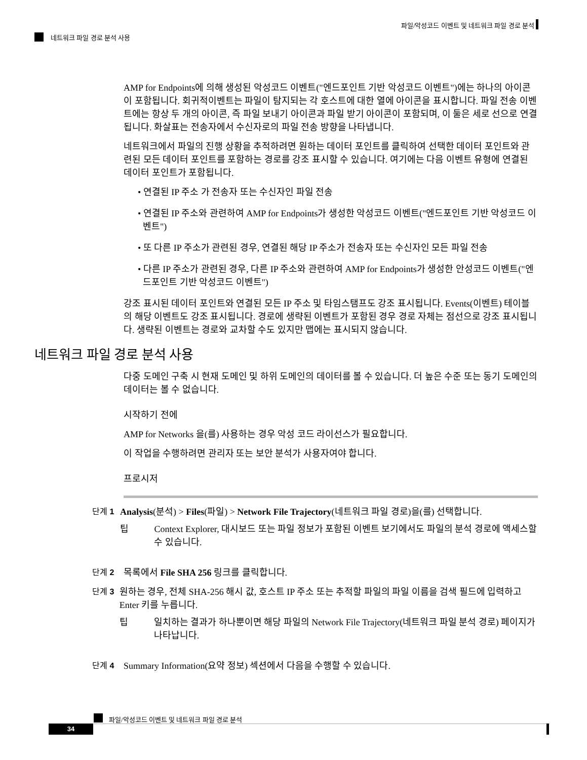파일/악성코드 이벤트 및 네트워크 파일 경로 분석
네트워크 파일 경로 분석 사용
AMP for Endpoints에 의해 생성된 악성코드 이벤트("엔드포인트 기반 악성코드 이벤트")에는 하나의 아이콘이 포함됩니다. 회귀적이벤트는 파일이 탐지되는 각 호스트에 대한 열에 아이콘을 표시합니다. 파일 전송 이벤트에는 항상 두 개의 아이콘, 즉 파일 보내기 아이콘과 파일 받기 아이콘이 포함되며, 이 둘은 세로 선으로 연결됩니다. 화살표는 전송자에서 수신자로의 파일 전송 방향을 나타냅니다.
네트워크에서 파일의 진행 상황을 추적하려면 원하는 데이터 포인트를 클릭하여 선택한 데이터 포인트와 관련된 모든 데이터 포인트를 포함하는 경로를 강조 표시할 수 있습니다. 여기에는 다음 이벤트 유형에 연결된 데이터 포인트가 포함됩니다.
• 연결된 IP 주소 가 전송자 또는 수신자인 파일 전송
• 연결된 IP 주소와 관련하여 AMP for Endpoints가 생성한 악성코드 이벤트("엔드포인트 기반 악성코드 이벤트")
• 또 다른 IP 주소가 관련된 경우, 연결된 해당 IP 주소가 전송자 또는 수신자인 모든 파일 전송
• 다른 IP 주소가 관련된 경우, 다른 IP 주소와 관련하여 AMP for Endpoints가 생성한 안성코드 이벤트("엔드포인트 기반 악성코드 이벤트")
강조 표시된 데이터 포인트와 연결된 모든 IP 주소 및 타임스탬프도 강조 표시됩니다. Events(이벤트) 테이블의 해당 이벤트도 강조 표시됩니다. 경로에 생략된 이벤트가 포함된 경우 경로 자체는 점선으로 강조 표시됩니다. 생략된 이벤트는 경로와 교차할 수도 있지만 맵에는 표시되지 않습니다.
네트워크 파일 경로 분석 사용
다중 도메인 구축 시 현재 도메인 및 하위 도메인의 데이터를 볼 수 있습니다. 더 높은 수준 또는 동기 도메인의 데이터는 볼 수 없습니다.
시작하기 전에
AMP for Networks 을(를) 사용하는 경우 악성 코드 라이선스가 필요합니다.
이 작업을 수행하려면 관리자 또는 보안 분석가 사용자여야 합니다.
프로시저
단계 1 Analysis(분석) > Files(파일) > Network File Trajectory(네트워크 파일 경로)을(를) 선택합니다.
팁 Context Explorer, 대시보드 또는 파일 정보가 포함된 이벤트 보기에서도 파일의 분석 경로에 액세스할 수 있습니다.
단계 2 목록에서 File SHA 256 링크를 클릭합니다.
단계 3 원하는 경우, 전체 SHA-256 해시 값, 호스트 IP 주소 또는 추적할 파일의 파일 이름을 검색 필드에 입력하고 Enter 키를 누릅니다.
팁 일치하는 결과가 하나뿐이면 해당 파일의 Network File Trajectory(네트워크 파일 분석 경로) 페이지가 나타납니다.
단계 4 Summary Information(요약 정보) 섹션에서 다음을 수행할 수 있습니다.
파일/악성코드 이벤트 및 네트워크 파일 경로 분석
34